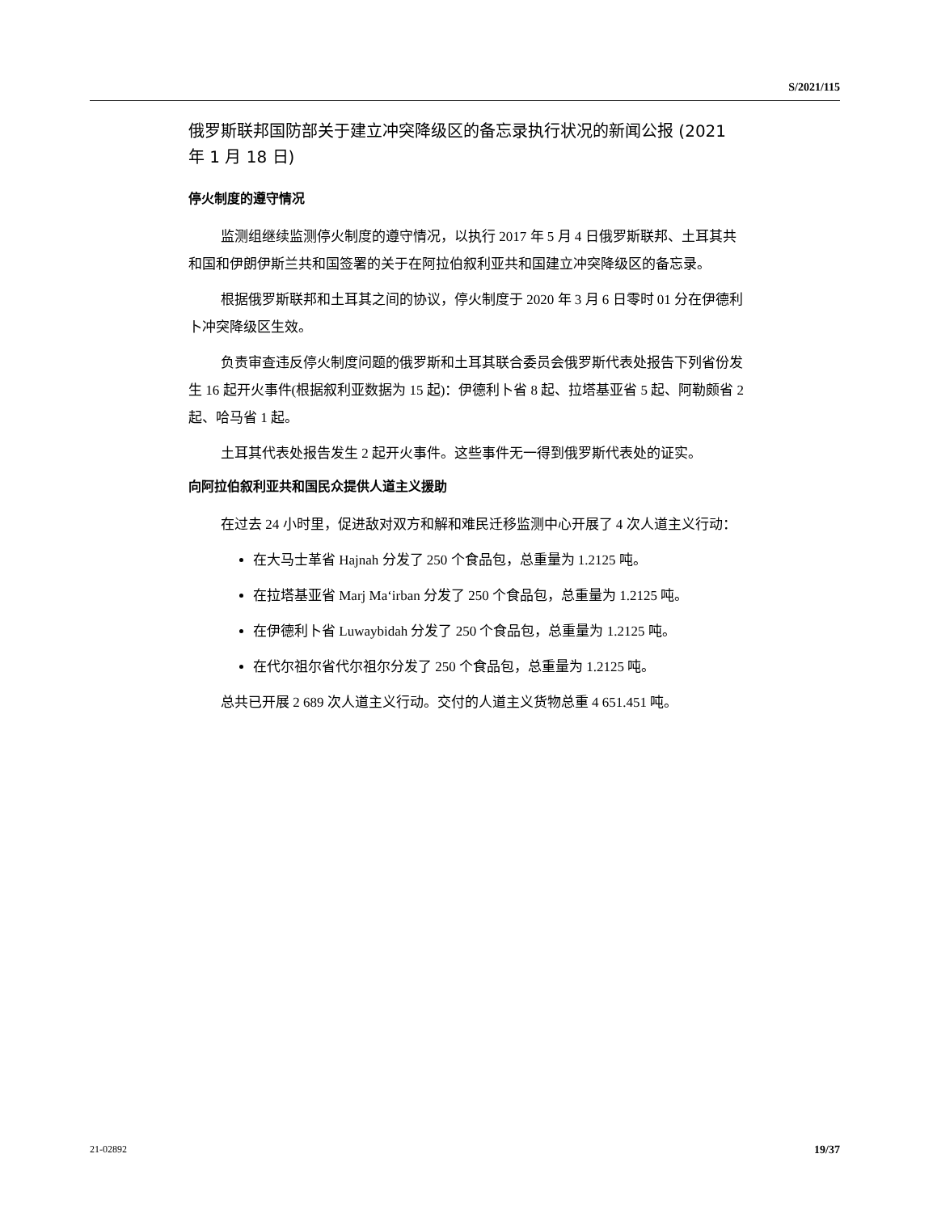S/2021/115
俄罗斯联邦国防部关于建立冲突降级区的备忘录执行状况的新闻公报 (2021 年 1 月 18 日)
停火制度的遵守情况
监测组继续监测停火制度的遵守情况，以执行 2017 年 5 月 4 日俄罗斯联邦、土耳其共和国和伊朗伊斯兰共和国签署的关于在阿拉伯叙利亚共和国建立冲突降级区的备忘录。
根据俄罗斯联邦和土耳其之间的协议，停火制度于 2020 年 3 月 6 日零时 01 分在伊德利卜冲突降级区生效。
负责审查违反停火制度问题的俄罗斯和土耳其联合委员会俄罗斯代表处报告下列省份发生 16 起开火事件(根据叙利亚数据为 15 起)：伊德利卜省 8 起、拉塔基亚省 5 起、阿勒颇省 2 起、哈马省 1 起。
土耳其代表处报告发生 2 起开火事件。这些事件无一得到俄罗斯代表处的证实。
向阿拉伯叙利亚共和国民众提供人道主义援助
在过去 24 小时里，促进敌对双方和解和难民迁移监测中心开展了 4 次人道主义行动：
在大马士革省 Hajnah 分发了 250 个食品包，总重量为 1.2125 吨。
在拉塔基亚省 Marj Ma‘irban 分发了 250 个食品包，总重量为 1.2125 吨。
在伊德利卜省 Luwaybidah 分发了 250 个食品包，总重量为 1.2125 吨。
在代尔祖尔省代尔祖尔分发了 250 个食品包，总重量为 1.2125 吨。
总共已开展 2 689 次人道主义行动。交付的人道主义货物总重 4 651.451 吨。
21-02892 19/37